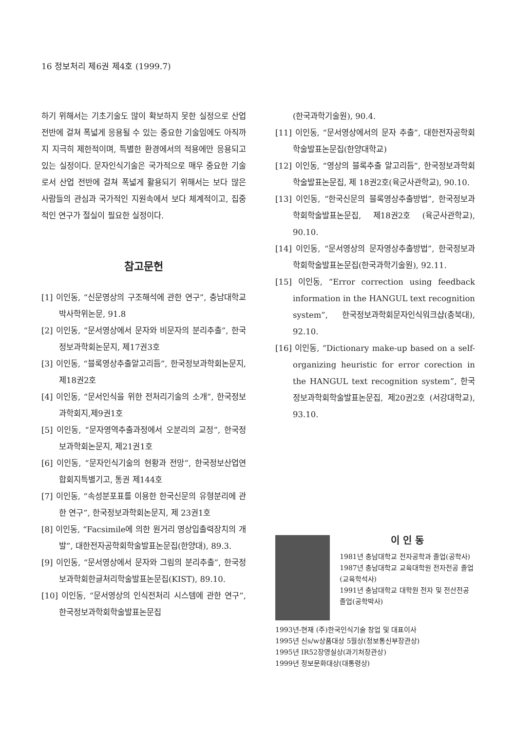16 정보처리 제6권 제4호 (1999.7)
하기 위해서는 기초기술도 많이 확보하지 못한 실정으로 산업전반에 걸쳐 폭넓게 응용될 수 있는 중요한 기술임에도 아직까지 지극히 제한적이며, 특별한 환경에서의 적용에만 응용되고 있는 실정이다. 문자인식기술은 국가적으로 매우 중요한 기술로서 산업 전반에 걸쳐 폭넓게 활용되기 위해서는 보다 많은 사람들의 관심과 국가적인 지원속에서 보다 체계적이고, 집중적인 연구가 절실이 필요한 실정이다.
참고문헌
[1] 이인동, “신문영상의 구조해석에 관한 연구”, 충남대학교 박사학위논문, 91.8
[2] 이인동, “문서영상에서 문자와 비문자의 분리추출”, 한국정보과학회논문지, 제17권3호
[3] 이인동, “블록영상추출알고리듬”, 한국정보과학회논문지, 제18권2호
[4] 이인동, “문서인식을 위한 전처리기술의 소개”, 한국정보과학회지,제9권1호
[5] 이인동, “문자영역추출과정에서 오분리의 교정”, 한국정보과학회논문지, 제21권1호
[6] 이인동, “문자인식기술의 현황과 전망”, 한국정보산업연합회지특별기고, 통권 제144호
[7] 이인동, “속성분포표를 이용한 한국신문의 유형분리에 관한 연구”, 한국정보과학회논문지, 제 23권1호
[8] 이인동, “Facsimile에 의한 원거리 영상입출력장치의 개발”, 대한전자공학회학술발표논문집(한양대), 89.3.
[9] 이인동, “문서영상에서 문자와 그림의 분리추출”, 한국정보과학회한글처리학술발표논문집(KIST), 89.10.
[10] 이인동, “문서영상의 인식전처리 시스템에 관한 연구”, 한국정보과학회학술발표논문집
(한국과학기술원), 90.4.
[11] 이인동, “문서영상에서의 문자 추출”, 대한전자공학회학술발표논문집(한양대학교)
[12] 이인동, “영상의 블록추출 알고리듬”, 한국정보과학회학술발표논문집, 제 18권2호(육군사관학교), 90.10.
[13] 이인동, “한국신문의 블록영상추출방법”, 한국정보과학회학술발표논문집, 제18권2호 (육군사관학교), 90.10.
[14] 이인동, “문서영상의 문자영상추출방법”, 한국정보과학회학술발표논문집(한국과학기술원), 92.11.
[15] 이인동, “Error correction using feedback information in the HANGUL text recognition system”, 한국정보과학회문자인식워크샵(충북대), 92.10.
[16] 이인동, “Dictionary make-up based on a self-organizing heuristic for error corection in the HANGUL text recognition system”, 한국정보과학회학술발표논문집, 제20권2호 (서강대학교), 93.10.
이 인 동
1981년 충남대학교 전자공학과 졸업(공학사)
1987년 충남대학교 교육대학원 전자전공 졸업(교육학석사)
1991년 충남대학교 대학원 전자 및 전산전공 졸업(공학박사)
1993년-현재 (주)한국인식기술 창업 및 대표이사
1995년 신s/w상품대상 5월상(정보통신부장관상)
1995년 IR52장영실상(과기처장관상)
1999년 정보문화대상(대통령상)